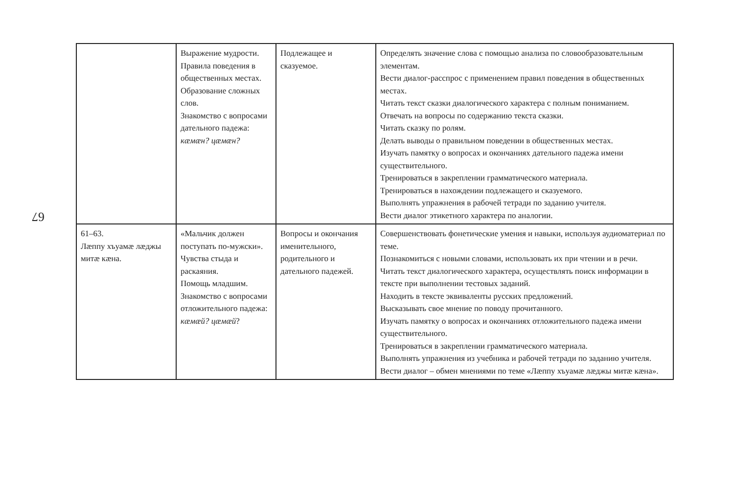67
| | Выражение мудрости. Правила поведения в общественных местах. Образование сложных слов. Знакомство с вопросами дательного падежа: кæмæн? цæмæн? | Подлежащее и сказуемое. | Определять значение слова с помощью анализа по словообразовательным элементам. Вести диалог-расспрос с применением правил поведения в общественных местах. Читать текст сказки диалогического характера с полным пониманием. Отвечать на вопросы по содержанию текста сказки. Читать сказку по ролям. Делать выводы о правильном поведении в общественных местах. Изучать памятку о вопросах и окончаниях дательного падежа имени существительного. Тренироваться в закреплении грамматического материала. Тренироваться в нахождении подлежащего и сказуемого. Выполнять упражнения в рабочей тетради по заданию учителя. Вести диалог этикетного характера по аналогии. |
| 61–63. Лæппу хъуамæ лæджы митæ кæна. | «Мальчик должен поступать по-мужски». Чувства стыда и раскаяния. Помощь младшим. Знакомство с вопросами отложительного падежа: кæмæй? цæмæй ? | Вопросы и окончания именительного, родительного и дательного падежей. | Совершенствовать фонетические умения и навыки, используя аудиоматериал по теме. Познакомиться с новыми словами, использовать их при чтении и в речи. Читать текст диалогического характера, осуществлять поиск информации в тексте при выполнении тестовых заданий. Находить в тексте эквиваленты русских предложений. Высказывать свое мнение по поводу прочитанного. Изучать памятку о вопросах и окончаниях отложительного падежа имени существительного. Тренироваться в закреплении грамматического материала. Выполнять упражнения из учебника и рабочей тетради по заданию учителя. Вести диалог – обмен мнениями по теме «Лæппу хъуамæ лæджы митæ кæна». |